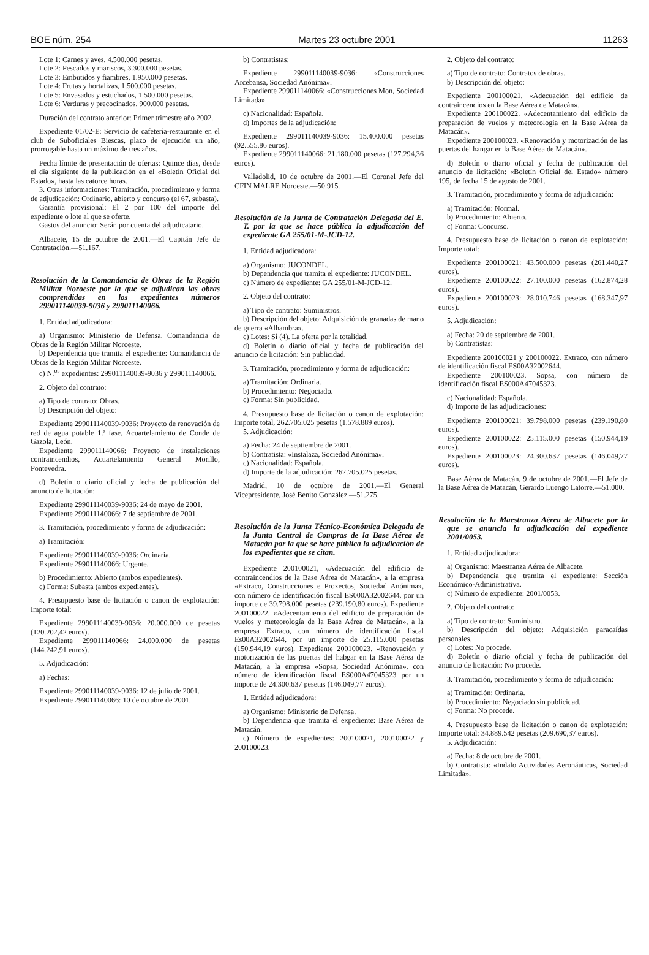BOE núm. 254 Martes 23 octubre 2001 11263
Lote 1: Carnes y aves, 4.500.000 pesetas.
Lote 2: Pescados y mariscos, 3.300.000 pesetas.
Lote 3: Embutidos y fiambres, 1.950.000 pesetas.
Lote 4: Frutas y hortalizas, 1.500.000 pesetas.
Lote 5: Envasados y estuchados, 1.500.000 pesetas.
Lote 6: Verduras y precocinados, 900.000 pesetas.
Duración del contrato anterior: Primer trimestre año 2002.
Expediente 01/02-E: Servicio de cafetería-restaurante en el club de Suboficiales Biescas, plazo de ejecución un año, prorrogable hasta un máximo de tres años.
Fecha límite de presentación de ofertas: Quince días, desde el día siguiente de la publicación en el «Boletín Oficial del Estado», hasta las catorce horas.
3. Otras informaciones: Tramitación, procedimiento y forma de adjudicación: Ordinario, abierto y concurso (el 67, subasta).
Garantía provisional: El 2 por 100 del importe del expediente o lote al que se oferte.
Gastos del anuncio: Serán por cuenta del adjudicatario.
Albacete, 15 de octubre de 2001.—El Capitán Jefe de Contratación.—51.167.
Resolución de la Comandancia de Obras de la Región Militar Noroeste por la que se adjudican las obras comprendidas en los expedientes números 299011140039-9036 y 299011140066.
1. Entidad adjudicadora:
a) Organismo: Ministerio de Defensa. Comandancia de Obras de la Región Militar Noroeste.
b) Dependencia que tramita el expediente: Comandancia de Obras de la Región Militar Noroeste.
c) N.<sup>os</sup> expedientes: 299011140039-9036 y 299011140066.
2. Objeto del contrato:
a) Tipo de contrato: Obras.
b) Descripción del objeto:
Expediente 299011140039-9036: Proyecto de renovación de red de agua potable 1.ª fase, Acuartelamiento de Conde de Gazola, León.
Expediente 299011140066: Proyecto de instalaciones contraincendios, Acuartelamiento General Morillo, Pontevedra.
d) Boletín o diario oficial y fecha de publicación del anuncio de licitación:
Expediente 299011140039-9036: 24 de mayo de 2001.
Expediente 299011140066: 7 de septiembre de 2001.
3. Tramitación, procedimiento y forma de adjudicación:
a) Tramitación:
Expediente 299011140039-9036: Ordinaria.
Expediente 299011140066: Urgente.
b) Procedimiento: Abierto (ambos expedientes).
c) Forma: Subasta (ambos expedientes).
4. Presupuesto base de licitación o canon de explotación: Importe total:
Expediente 299011140039-9036: 20.000.000 de pesetas (120.202,42 euros).
Expediente 299011140066: 24.000.000 de pesetas (144.242,91 euros).
5. Adjudicación:
a) Fechas:
Expediente 299011140039-9036: 12 de julio de 2001.
Expediente 299011140066: 10 de octubre de 2001.
b) Contratistas:
Expediente 299011140039-9036: «Construcciones Arcebansa, Sociedad Anónima».
Expediente 299011140066: «Construcciones Mon, Sociedad Limitada».
c) Nacionalidad: Española.
d) Importes de la adjudicación:
Expediente 299011140039-9036: 15.400.000 pesetas (92.555,86 euros).
Expediente 299011140066: 21.180.000 pesetas (127.294,36 euros).
Valladolid, 10 de octubre de 2001.—El Coronel Jefe del CFIN MALRE Noroeste.—50.915.
Resolución de la Junta de Contratación Delegada del E. T. por la que se hace pública la adjudicación del expediente GA 255/01-M-JCD-12.
1. Entidad adjudicadora:
a) Organismo: JUCONDEL.
b) Dependencia que tramita el expediente: JUCONDEL.
c) Número de expediente: GA 255/01-M-JCD-12.
2. Objeto del contrato:
a) Tipo de contrato: Suministros.
b) Descripción del objeto: Adquisición de granadas de mano de guerra «Alhambra».
c) Lotes: Sí (4). La oferta por la totalidad.
d) Boletín o diario oficial y fecha de publicación del anuncio de licitación: Sin publicidad.
3. Tramitación, procedimiento y forma de adjudicación:
a) Tramitación: Ordinaria.
b) Procedimiento: Negociado.
c) Forma: Sin publicidad.
4. Presupuesto base de licitación o canon de explotación: Importe total, 262.705.025 pesetas (1.578.889 euros).
5. Adjudicación:
a) Fecha: 24 de septiembre de 2001.
b) Contratista: «Instalaza, Sociedad Anónima».
c) Nacionalidad: Española.
d) Importe de la adjudicación: 262.705.025 pesetas.
Madrid, 10 de octubre de 2001.—El General Vicepresidente, José Benito González.—51.275.
Resolución de la Junta Técnico-Económica Delegada de la Junta Central de Compras de la Base Aérea de Matacán por la que se hace pública la adjudicación de los expedientes que se citan.
Expediente 200100021, «Adecuación del edificio de contraincendios de la Base Aérea de Matacán», a la empresa «Extraco, Construcciones e Proxectos, Sociedad Anónima», con número de identificación fiscal ES000A32002644, por un importe de 39.798.000 pesetas (239.190,80 euros). Expediente 200100022. «Adecentamiento del edificio de preparación de vuelos y meteorología de la Base Aérea de Matacán», a la empresa Extraco, con número de identificación fiscal Es00A32002644, por un importe de 25.115.000 pesetas (150.944,19 euros). Expediente 200100023. «Renovación y motorización de las puertas del habgar en la Base Aérea de Matacán, a la empresa «Sopsa, Sociedad Anónima», con número de identificación fiscal ES000A47045323 por un importe de 24.300.637 pesetas (146.049,77 euros).
1. Entidad adjudicadora:
a) Organismo: Ministerio de Defensa.
b) Dependencia que tramita el expediente: Base Aérea de Matacán.
c) Número de expedientes: 200100021, 200100022 y 200100023.
2. Objeto del contrato:
a) Tipo de contrato: Contratos de obras.
b) Descripción del objeto:
Expediente 200100021. «Adecuación del edificio de contraincendios en la Base Aérea de Matacán».
Expediente 200100022. «Adecentamiento del edificio de preparación de vuelos y meteorología en la Base Aérea de Matacán».
Expediente 200100023. «Renovación y motorización de las puertas del hangar en la Base Aérea de Matacán».
d) Boletín o diario oficial y fecha de publicación del anuncio de licitación: «Boletín Oficial del Estado» número 195, de fecha 15 de agosto de 2001.
3. Tramitación, procedimiento y forma de adjudicación:
a) Tramitación: Normal.
b) Procedimiento: Abierto.
c) Forma: Concurso.
4. Presupuesto base de licitación o canon de explotación: Importe total:
Expediente 200100021: 43.500.000 pesetas (261.440,27 euros).
Expediente 200100022: 27.100.000 pesetas (162.874,28 euros).
Expediente 200100023: 28.010.746 pesetas (168.347,97 euros).
5. Adjudicación:
a) Fecha: 20 de septiembre de 2001.
b) Contratistas:
Expediente 200100021 y 200100022. Extraco, con número de identificación fiscal ES00A32002644.
Expediente 200100023. Sopsa, con número de identificación fiscal ES000A47045323.
c) Nacionalidad: Española.
d) Importe de las adjudicaciones:
Expediente 200100021: 39.798.000 pesetas (239.190,80 euros).
Expediente 200100022: 25.115.000 pesetas (150.944,19 euros).
Expediente 200100023: 24.300.637 pesetas (146.049,77 euros).
Base Aérea de Matacán, 9 de octubre de 2001.—El Jefe de la Base Aérea de Matacán, Gerardo Luengo Latorre.—51.000.
Resolución de la Maestranza Aérea de Albacete por la que se anuncia la adjudicación del expediente 2001/0053.
1. Entidad adjudicadora:
a) Organismo: Maestranza Aérea de Albacete.
b) Dependencia que tramita el expediente: Sección Económico-Administrativa.
c) Número de expediente: 2001/0053.
2. Objeto del contrato:
a) Tipo de contrato: Suministro.
b) Descripción del objeto: Adquisición paracaídas personales.
c) Lotes: No procede.
d) Boletín o diario oficial y fecha de publicación del anuncio de licitación: No procede.
3. Tramitación, procedimiento y forma de adjudicación:
a) Tramitación: Ordinaria.
b) Procedimiento: Negociado sin publicidad.
c) Forma: No procede.
4. Presupuesto base de licitación o canon de explotación: Importe total: 34.889.542 pesetas (209.690,37 euros).
5. Adjudicación:
a) Fecha: 8 de octubre de 2001.
b) Contratista: «Indalo Actividades Aeronáuticas, Sociedad Limitada».